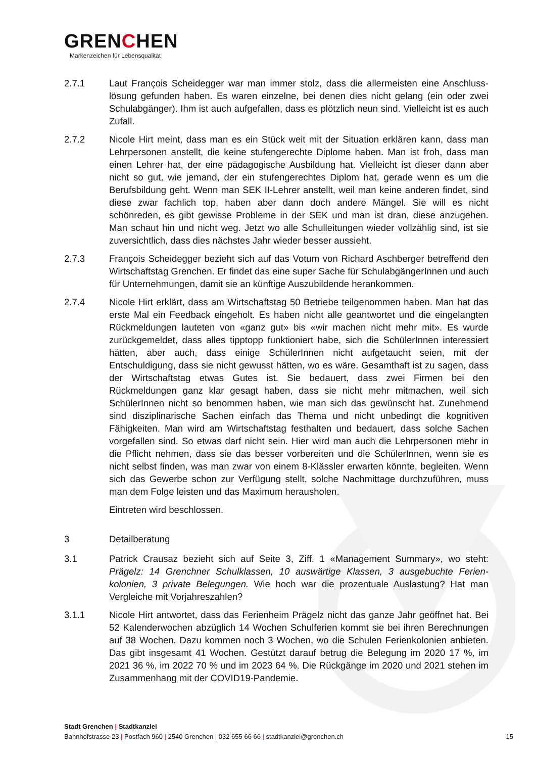GRENCHEN
Markenzeichen für Lebensqualität
2.7.1 Laut François Scheidegger war man immer stolz, dass die allermeisten eine Anschluss­lösung gefunden haben. Es waren einzelne, bei denen dies nicht gelang (ein oder zwei Schulabgänger). Ihm ist auch aufgefallen, dass es plötzlich neun sind. Vielleicht ist es auch Zufall.
2.7.2 Nicole Hirt meint, dass man es ein Stück weit mit der Situation erklären kann, dass man Lehrpersonen anstellt, die keine stufengerechte Diplome haben. Man ist froh, dass man einen Lehrer hat, der eine pädagogische Ausbildung hat. Vielleicht ist dieser dann aber nicht so gut, wie jemand, der ein stufengerechtes Diplom hat, gerade wenn es um die Berufsbildung geht. Wenn man SEK II-Lehrer anstellt, weil man keine anderen findet, sind diese zwar fachlich top, haben aber dann doch andere Mängel. Sie will es nicht schönreden, es gibt gewisse Probleme in der SEK und man ist dran, diese anzugehen. Man schaut hin und nicht weg. Jetzt wo alle Schulleitungen wieder vollzählig sind, ist sie zuversichtlich, dass dies nächstes Jahr wieder besser aussieht.
2.7.3 François Scheidegger bezieht sich auf das Votum von Richard Aschberger betreffend den Wirtschaftstag Grenchen. Er findet das eine super Sache für SchulabgängerInnen und auch für Unternehmungen, damit sie an künftige Auszubildende herankommen.
2.7.4 Nicole Hirt erklärt, dass am Wirtschaftstag 50 Betriebe teilgenommen haben. Man hat das erste Mal ein Feedback eingeholt. Es haben nicht alle geantwortet und die einge­langten Rückmeldungen lauteten von «ganz gut» bis «wir machen nicht mehr mit». Es wurde zurückgemeldet, dass alles tipptopp funktioniert habe, sich die SchülerInnen interessiert hätten, aber auch, dass einige SchülerInnen nicht aufgetaucht seien, mit der Entschuldigung, dass sie nicht gewusst hätten, wo es wäre. Gesamthaft ist zu sa­gen, dass der Wirtschaftstag etwas Gutes ist. Sie bedauert, dass zwei Firmen bei den Rückmeldungen ganz klar gesagt haben, dass sie nicht mehr mitmachen, weil sich SchülerInnen nicht so benommen haben, wie man sich das gewünscht hat. Zuneh­mend sind disziplinarische Sachen einfach das Thema und nicht unbedingt die kogni­tiven Fähigkeiten. Man wird am Wirtschaftstag festhalten und bedauert, dass solche Sachen vorgefallen sind. So etwas darf nicht sein. Hier wird man auch die Lehrperso­nen mehr in die Pflicht nehmen, dass sie das besser vorbereiten und die SchülerInnen, wenn sie es nicht selbst finden, was man zwar von einem 8-Klässler erwarten könnte, begleiten. Wenn sich das Gewerbe schon zur Verfügung stellt, solche Nachmittage durchzuführen, muss man dem Folge leisten und das Maximum herausholen.
Eintreten wird beschlossen.
3 Detailberatung
3.1 Patrick Crausaz bezieht sich auf Seite 3, Ziff. 1 «Management Summary», wo steht: Prägelz: 14 Grenchner Schulklassen, 10 auswärtige Klassen, 3 ausgebuchte Ferien­kolonien, 3 private Belegungen. Wie hoch war die prozentuale Auslastung? Hat man Vergleiche mit Vorjahreszahlen?
3.1.1 Nicole Hirt antwortet, dass das Ferienheim Prägelz nicht das ganze Jahr geöffnet hat. Bei 52 Kalenderwochen abzüglich 14 Wochen Schulferien kommt sie bei ihren Berech­nungen auf 38 Wochen. Dazu kommen noch 3 Wochen, wo die Schulen Ferienkolonien anbieten. Das gibt insgesamt 41 Wochen. Gestützt darauf betrug die Belegung im 2020 17 %, im 2021 36 %, im 2022 70 % und im 2023 64 %. Die Rückgänge im 2020 und 2021 stehen im Zusammenhang mit der COVID19-Pandemie.
Stadt Grenchen | Stadtkanzlei
Bahnhofstrasse 23 | Postfach 960 | 2540 Grenchen | 032 655 66 66 | stadtkanzlei@grenchen.ch
15